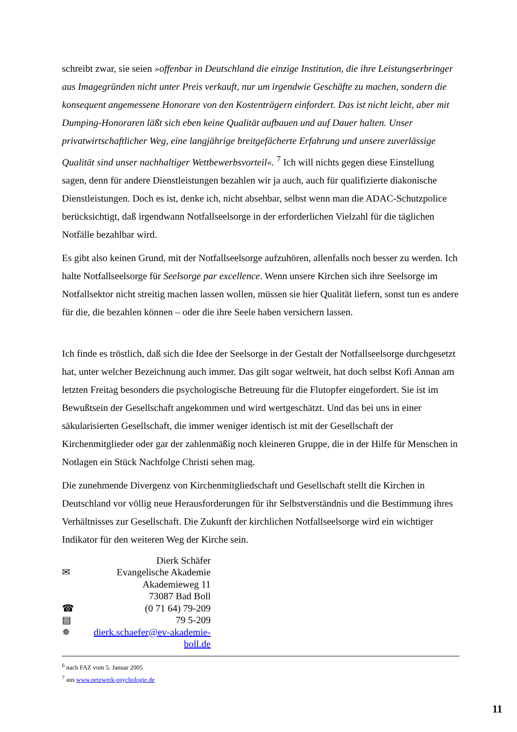schreibt zwar, sie seien »offenbar in Deutschland die einzige Institution, die ihre Leistungs­erbringer aus Imagegründen nicht unter Preis verkauft, nur um irgendwie Geschäfte zu ma­chen, sondern die konsequent angemessene Honorare von den Kostenträgern einfordert. Das ist nicht leicht, aber mit Dumping-Honoraren läßt sich eben keine Qualität aufbauen und auf Dauer halten. Unser privatwirtschaftlicher Weg, eine langjährige breitgefächerte Erfahrung und unsere zuverlässige Qualität sind unser nachhaltiger Wettbewerbsvorteil«. <sup>7</sup> Ich will nichts gegen diese Einstellung sagen, denn für andere Dienstleistungen bezahlen wir ja auch, auch für qualifizierte diakonische Dienstleistungen. Doch es ist, denke ich, nicht absehbar, selbst wenn man die ADAC-Schutzpolice berücksichtigt, daß irgendwann Notfallseelsorge in der erforderlichen Vielzahl für die täglichen Notfälle bezahlbar wird.
Es gibt also keinen Grund, mit der Notfallseelsorge aufzuhören, allenfalls noch besser zu werden. Ich halte Notfallseelsorge für Seelsorge par excellence. Wenn unsere Kirchen sich ihre Seelsorge im Notfallsektor nicht streitig machen lassen wollen, müssen sie hier Qualität liefern, sonst tun es andere für die, die bezahlen können – oder die ihre Seele haben versi­chern lassen.
Ich finde es tröstlich, daß sich die Idee der Seelsorge in der Gestalt der Notfallseelsorge durchgesetzt hat, unter welcher Bezeichnung auch immer. Das gilt sogar weltweit, hat doch selbst Kofi Annan am letzten Freitag besonders die psychologische Betreuung für die Flutop­fer eingefordert. Sie ist im Bewußtsein der Gesellschaft angekommen und wird wertgeschätzt. Und das bei uns in einer säkularisierten Gesellschaft, die immer weniger identisch ist mit der Gesellschaft der Kirchenmitglieder oder gar der zahlenmäßig noch kleineren Gruppe, die in der Hilfe für Menschen in Notlagen ein Stück Nachfolge Christi sehen mag.
Die zunehmende Divergenz von Kirchenmitgliedschaft und Gesellschaft stellt die Kirchen in Deutschland vor völlig neue Herausforderungen für ihr Selbstverständnis und die Bestim­mung ihres Verhältnisses zur Gesellschaft. Die Zukunft der kirchlichen Notfallseelsorge wird ein wichtiger Indikator für den weiteren Weg der Kirche sein.
Dierk Schäfer
✉ Evangelische Akademie
Akademieweg 11
73087 Bad Boll
☎ (0 71 64) 79-209
▤ 79 5-209
✵ dierk.schaefer@ev-akademie-boll.de
<sup>6</sup> nach FAZ vom 5. Januar 2005
<sup>7</sup> aus www.netzwerk-psychologie.de
11